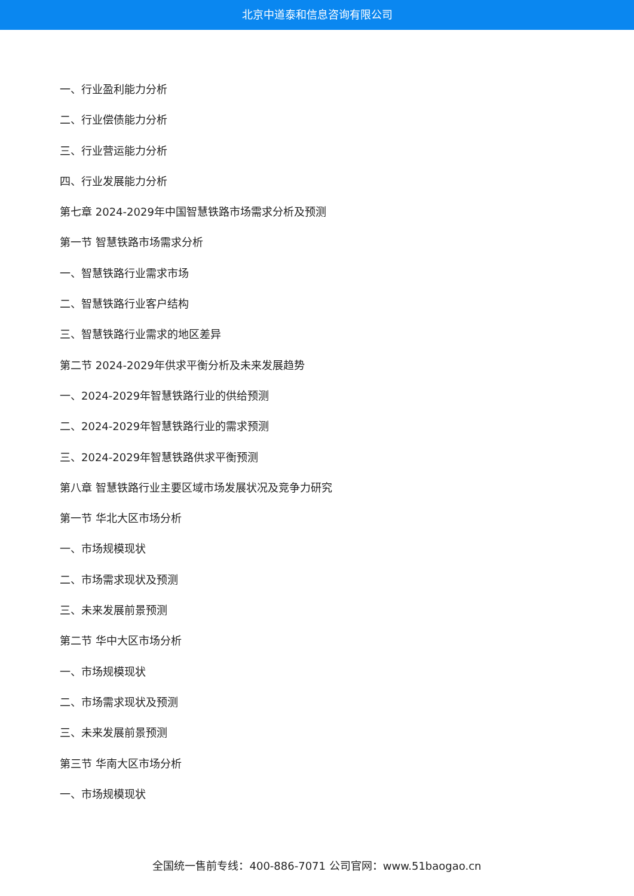北京中道泰和信息咨询有限公司
一、行业盈利能力分析
二、行业偿债能力分析
三、行业营运能力分析
四、行业发展能力分析
第七章 2024-2029年中国智慧铁路市场需求分析及预测
第一节 智慧铁路市场需求分析
一、智慧铁路行业需求市场
二、智慧铁路行业客户结构
三、智慧铁路行业需求的地区差异
第二节 2024-2029年供求平衡分析及未来发展趋势
一、2024-2029年智慧铁路行业的供给预测
二、2024-2029年智慧铁路行业的需求预测
三、2024-2029年智慧铁路供求平衡预测
第八章 智慧铁路行业主要区域市场发展状况及竞争力研究
第一节 华北大区市场分析
一、市场规模现状
二、市场需求现状及预测
三、未来发展前景预测
第二节 华中大区市场分析
一、市场规模现状
二、市场需求现状及预测
三、未来发展前景预测
第三节 华南大区市场分析
一、市场规模现状
全国统一售前专线：400-886-7071 公司官网：www.51baogao.cn